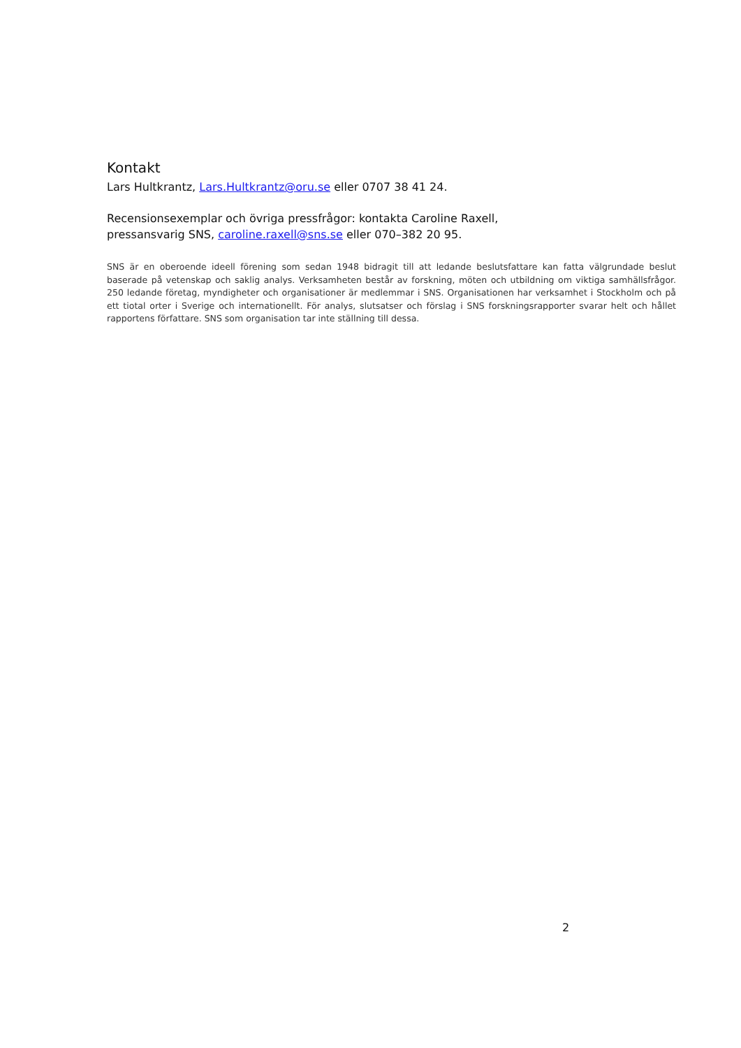Kontakt
Lars Hultkrantz, Lars.Hultkrantz@oru.se eller 0707 38 41 24.
Recensionsexemplar och övriga pressfrågor: kontakta Caroline Raxell,
pressansvarig SNS, caroline.raxell@sns.se eller 070–382 20 95.
SNS är en oberoende ideell förening som sedan 1948 bidragit till att ledande beslutsfattare kan fatta välgrundade beslut baserade på vetenskap och saklig analys. Verksamheten består av forskning, möten och utbildning om viktiga samhällsfrågor. 250 ledande företag, myndigheter och organisationer är medlemmar i SNS. Organisationen har verksamhet i Stockholm och på ett tiotal orter i Sverige och internationellt. För analys, slutsatser och förslag i SNS forskningsrapporter svarar helt och hållet rapportens författare. SNS som organisation tar inte ställning till dessa.
2